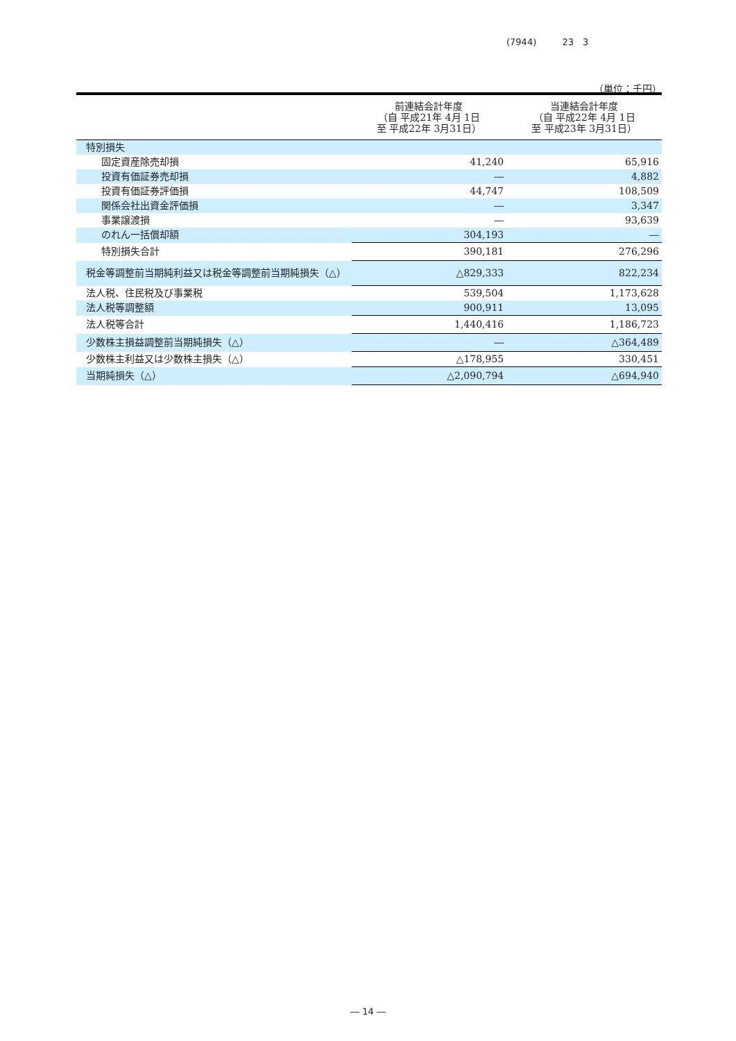(7944) 23　3
（単位：千円）
| | 前連結会計年度 （自 平成21年 4月 1日 至 平成22年 3月31日） | 当連結会計年度 （自 平成22年 4月 1日 至 平成23年 3月31日） |
| --- | --- | --- |
| 特別損失 | | |
| 固定資産除売却損 | 41,240 | 65,916 |
| 投資有価証券売却損 | ― | 4,882 |
| 投資有価証券評価損 | 44,747 | 108,509 |
| 関係会社出資金評価損 | ― | 3,347 |
| 事業譲渡損 | ― | 93,639 |
| のれん一括償却額 | 304,193 | ― |
| 特別損失合計 | 390,181 | 276,296 |
| 税金等調整前当期純利益又は税金等調整前当期純損失（△） | △829,333 | 822,234 |
| 法人税、住民税及び事業税 | 539,504 | 1,173,628 |
| 法人税等調整額 | 900,911 | 13,095 |
| 法人税等合計 | 1,440,416 | 1,186,723 |
| 少数株主損益調整前当期純損失（△） | ― | △364,489 |
| 少数株主利益又は少数株主損失（△） | △178,955 | 330,451 |
| 当期純損失（△） | △2,090,794 | △694,940 |
― 14 ―